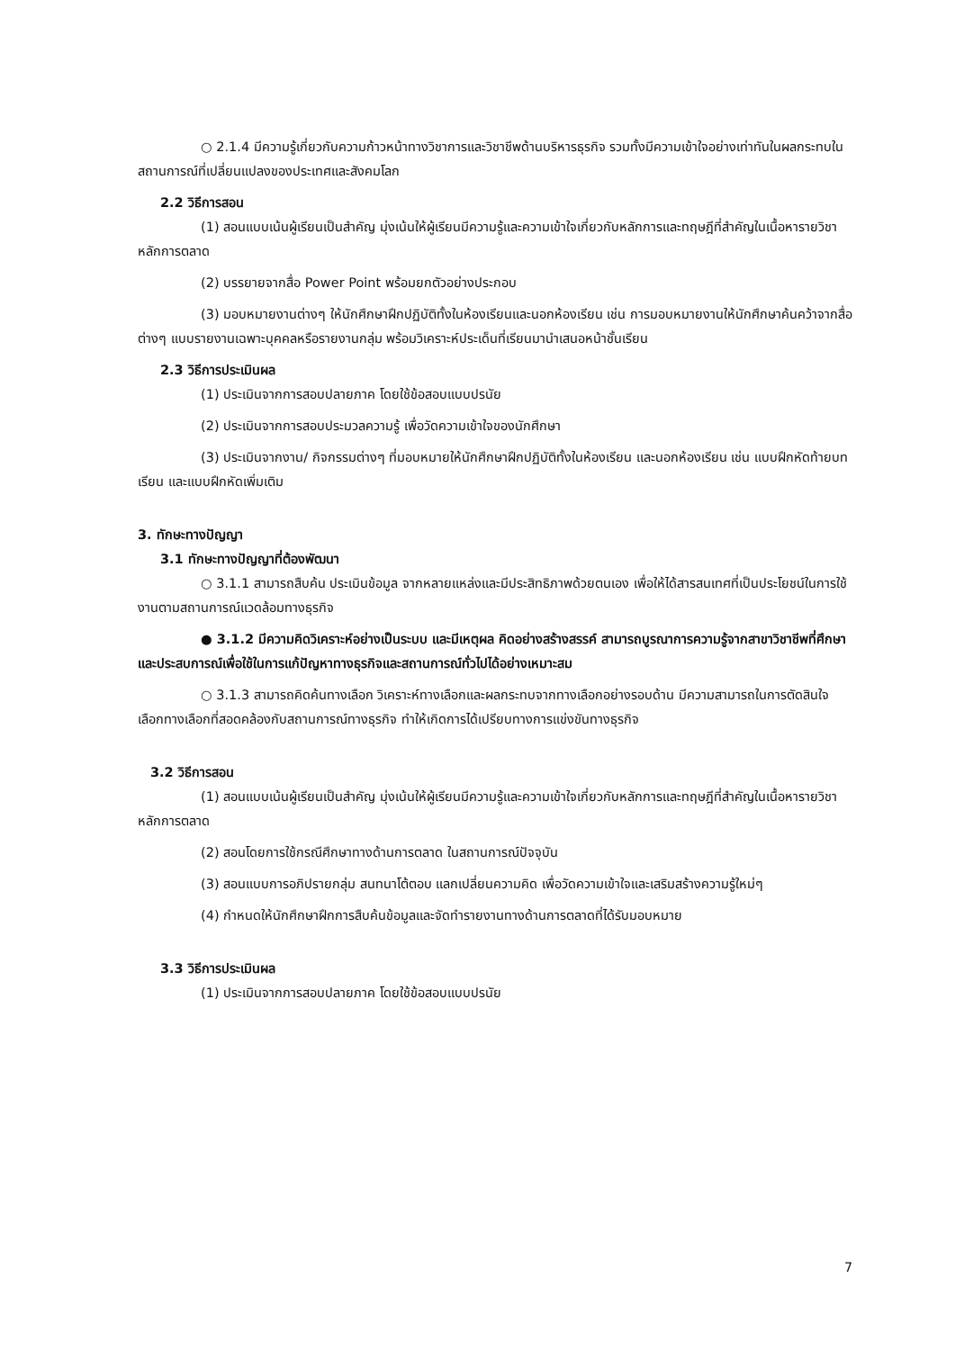○ 2.1.4 มีความรู้เกี่ยวกับความก้าวหน้าทางวิชาการและวิชาชีพด้านบริหารธุรกิจ รวมทั้งมีความเข้าใจอย่างเท่าทันในผลกระทบในสถานการณ์ที่เปลี่ยนแปลงของประเทศและสังคมโลก
2.2 วิธีการสอน
(1) สอนแบบเน้นผู้เรียนเป็นสำคัญ มุ่งเน้นให้ผู้เรียนมีความรู้และความเข้าใจเกี่ยวกับหลักการและทฤษฎีที่สำคัญในเนื้อหารายวิชาหลักการตลาด
(2) บรรยายจากสื่อ Power Point พร้อมยกตัวอย่างประกอบ
(3) มอบหมายงานต่างๆ ให้นักศึกษาฝึกปฏิบัติทั้งในห้องเรียนและนอกห้องเรียน เช่น การมอบหมายงานให้นักศึกษาค้นคว้าจากสื่อต่างๆ แบบรายงานเฉพาะบุคคลหรือรายงานกลุ่ม พร้อมวิเคราะห์ประเด็นที่เรียนมานำเสนอหน้าชั้นเรียน
2.3 วิธีการประเมินผล
(1) ประเมินจากการสอบปลายภาค โดยใช้ข้อสอบแบบปรนัย
(2) ประเมินจากการสอบประมวลความรู้ เพื่อวัดความเข้าใจของนักศึกษา
(3) ประเมินจากงาน/ กิจกรรมต่างๆ ที่มอบหมายให้นักศึกษาฝึกปฏิบัติทั้งในห้องเรียน และนอกห้องเรียน เช่น แบบฝึกหัดท้ายบทเรียน และแบบฝึกหัดเพิ่มเติม
3. ทักษะทางปัญญา
3.1 ทักษะทางปัญญาที่ต้องพัฒนา
○ 3.1.1 สามารถสืบค้น ประเมินข้อมูล จากหลายแหล่งและมีประสิทธิภาพด้วยตนเอง เพื่อให้ได้สารสนเทศที่เป็นประโยชน์ในการใช้งานตามสถานการณ์แวดล้อมทางธุรกิจ
● 3.1.2 มีความคิดวิเคราะห์อย่างเป็นระบบ และมีเหตุผล คิดอย่างสร้างสรรค์ สามารถบูรณาการความรู้จากสาขาวิชาชีพที่ศึกษาและประสบการณ์เพื่อใช้ในการแก้ปัญหาทางธุรกิจและสถานการณ์ทั่วไปได้อย่างเหมาะสม
○ 3.1.3 สามารถคิดค้นทางเลือก วิเคราะห์ทางเลือกและผลกระทบจากทางเลือกอย่างรอบด้าน มีความสามารถในการตัดสินใจเลือกทางเลือกที่สอดคล้องกับสถานการณ์ทางธุรกิจ ทำให้เกิดการได้เปรียบทางการแข่งขันทางธุรกิจ
3.2 วิธีการสอน
(1) สอนแบบเน้นผู้เรียนเป็นสำคัญ มุ่งเน้นให้ผู้เรียนมีความรู้และความเข้าใจเกี่ยวกับหลักการและทฤษฎีที่สำคัญในเนื้อหารายวิชาหลักการตลาด
(2) สอนโดยการใช้กรณีศึกษาทางด้านการตลาด ในสถานการณ์ปัจจุบัน
(3) สอนแบบการอภิปรายกลุ่ม สนทนาโต้ตอบ แลกเปลี่ยนความคิด เพื่อวัดความเข้าใจและเสริมสร้างความรู้ใหม่ๆ
(4) กำหนดให้นักศึกษาฝึกการสืบค้นข้อมูลและจัดทำรายงานทางด้านการตลาดที่ได้รับมอบหมาย
3.3 วิธีการประเมินผล
(1) ประเมินจากการสอบปลายภาค โดยใช้ข้อสอบแบบปรนัย
7